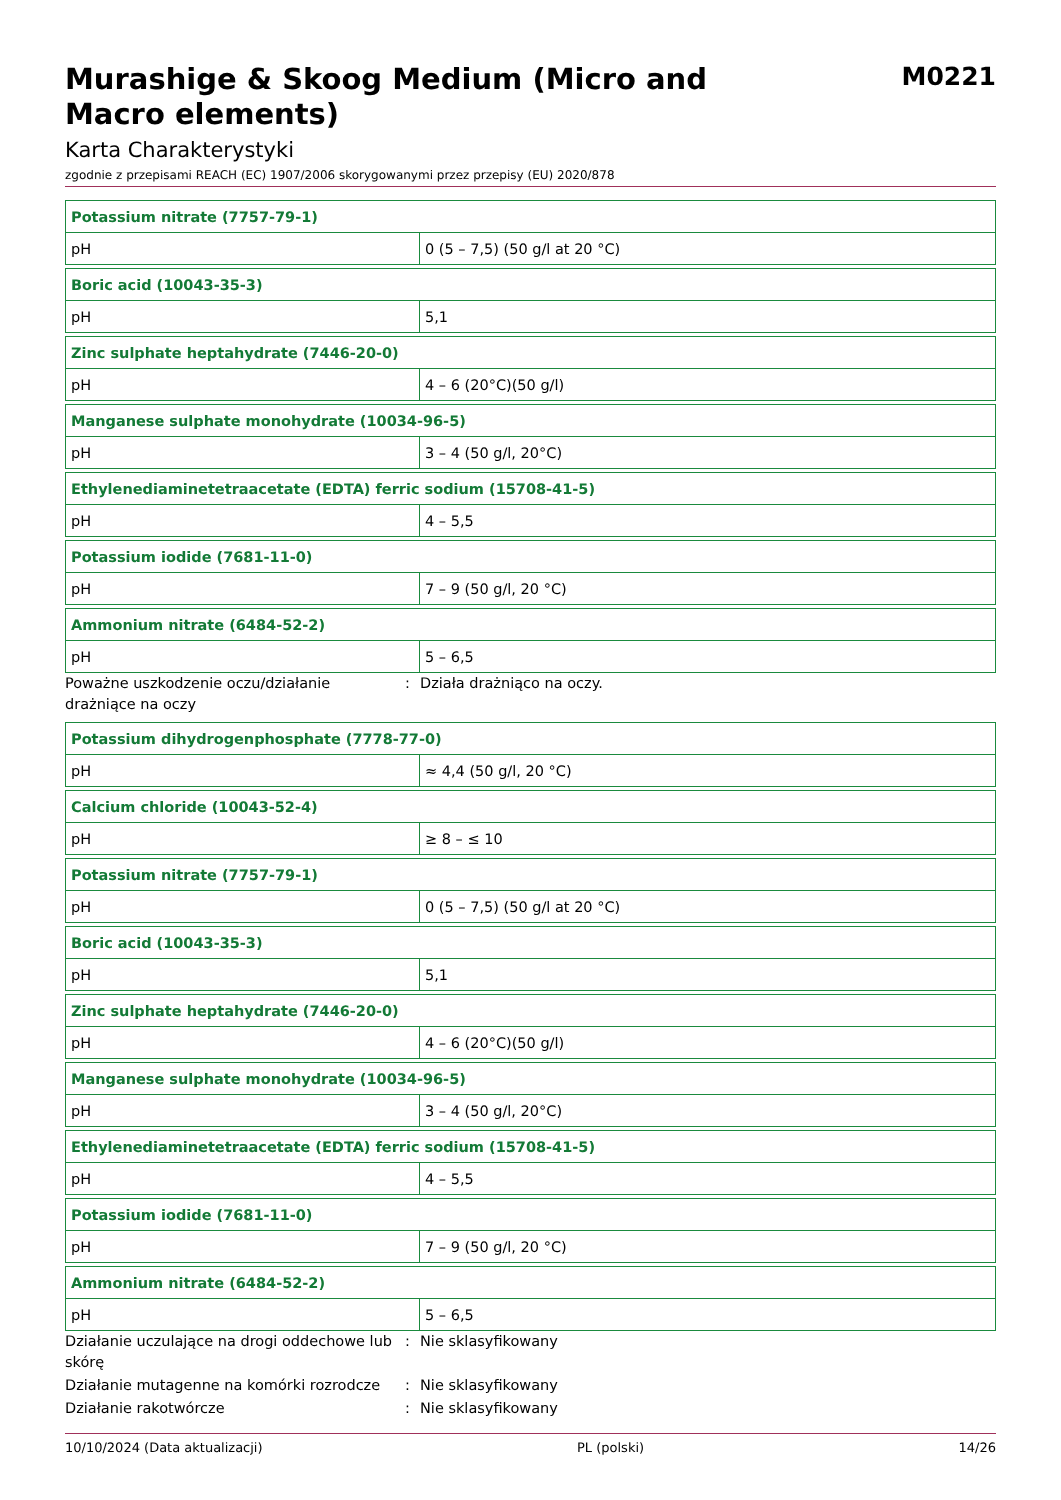Murashige & Skoog Medium (Micro and Macro elements)
M0221
Karta Charakterystyki
zgodnie z przepisami REACH (EC) 1907/2006 skorygowanymi przez przepisy (EU) 2020/878
| Potassium nitrate (7757-79-1) | |
| pH | 0 (5 – 7,5) (50 g/l at 20 °C) |
| Boric acid (10043-35-3) | |
| pH | 5,1 |
| Zinc sulphate heptahydrate (7446-20-0) | |
| pH | 4 – 6 (20°C)(50 g/l) |
| Manganese sulphate monohydrate (10034-96-5) | |
| pH | 3 – 4 (50 g/l, 20°C) |
| Ethylenediaminetetraacetate (EDTA) ferric sodium (15708-41-5) | |
| pH | 4 – 5,5 |
| Potassium iodide (7681-11-0) | |
| pH | 7 – 9 (50 g/l, 20 °C) |
| Ammonium nitrate (6484-52-2) | |
| pH | 5 – 6,5 |
Poważne uszkodzenie oczu/działanie drażniące na oczy
: Działa drażniąco na oczy.
| Potassium dihydrogenphosphate (7778-77-0) | |
| pH | ≈ 4,4 (50 g/l, 20 °C) |
| Calcium chloride (10043-52-4) | |
| pH | ≥ 8 – ≤ 10 |
| Potassium nitrate (7757-79-1) | |
| pH | 0 (5 – 7,5) (50 g/l at 20 °C) |
| Boric acid (10043-35-3) | |
| pH | 5,1 |
| Zinc sulphate heptahydrate (7446-20-0) | |
| pH | 4 – 6 (20°C)(50 g/l) |
| Manganese sulphate monohydrate (10034-96-5) | |
| pH | 3 – 4 (50 g/l, 20°C) |
| Ethylenediaminetetraacetate (EDTA) ferric sodium (15708-41-5) | |
| pH | 4 – 5,5 |
| Potassium iodide (7681-11-0) | |
| pH | 7 – 9 (50 g/l, 20 °C) |
| Ammonium nitrate (6484-52-2) | |
| pH | 5 – 6,5 |
Działanie uczulające na drogi oddechowe lub skórę
: Nie sklasyfikowany
Działanie mutagenne na komórki rozrodcze
: Nie sklasyfikowany
Działanie rakotwórcze : Nie sklasyfikowany
10/10/2024 (Data aktualizacji) PL (polski) 14/26